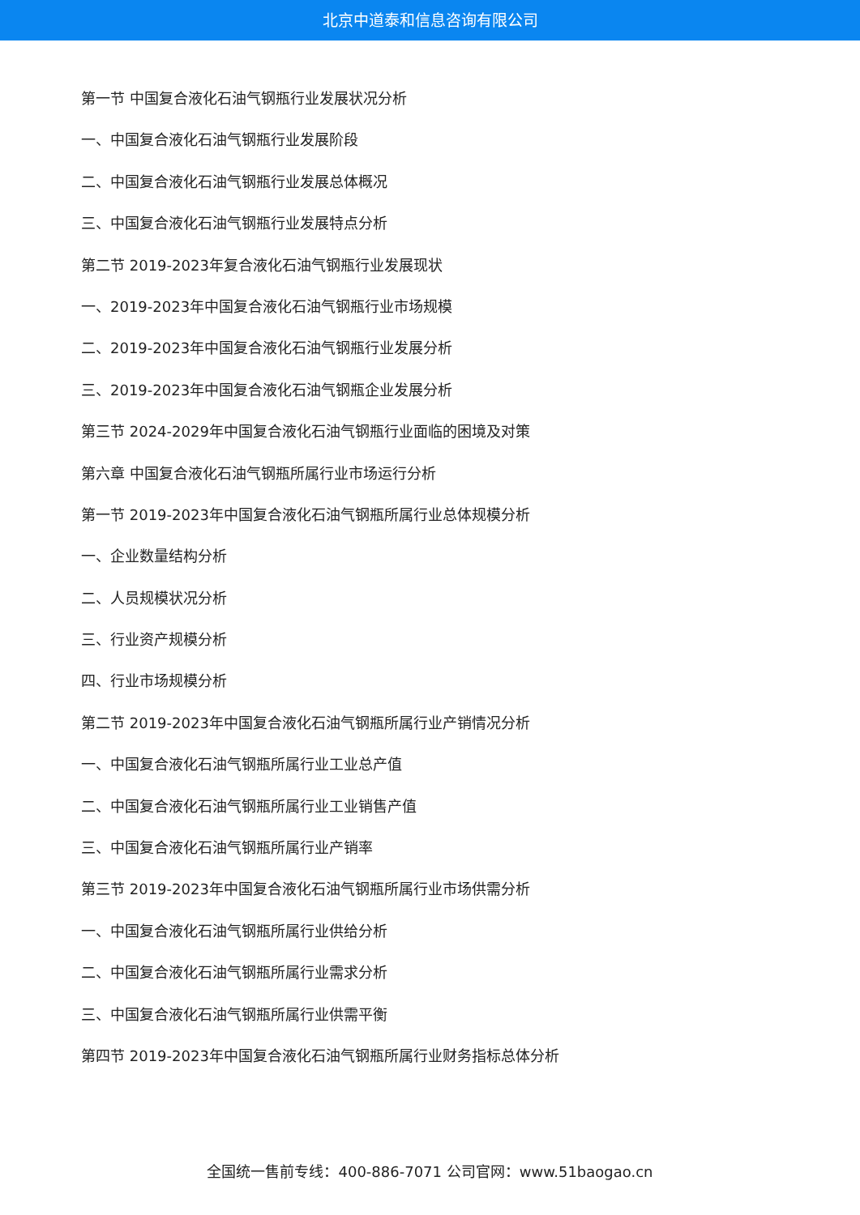北京中道泰和信息咨询有限公司
第一节 中国复合液化石油气钢瓶行业发展状况分析
一、中国复合液化石油气钢瓶行业发展阶段
二、中国复合液化石油气钢瓶行业发展总体概况
三、中国复合液化石油气钢瓶行业发展特点分析
第二节 2019-2023年复合液化石油气钢瓶行业发展现状
一、2019-2023年中国复合液化石油气钢瓶行业市场规模
二、2019-2023年中国复合液化石油气钢瓶行业发展分析
三、2019-2023年中国复合液化石油气钢瓶企业发展分析
第三节 2024-2029年中国复合液化石油气钢瓶行业面临的困境及对策
第六章 中国复合液化石油气钢瓶所属行业市场运行分析
第一节 2019-2023年中国复合液化石油气钢瓶所属行业总体规模分析
一、企业数量结构分析
二、人员规模状况分析
三、行业资产规模分析
四、行业市场规模分析
第二节 2019-2023年中国复合液化石油气钢瓶所属行业产销情况分析
一、中国复合液化石油气钢瓶所属行业工业总产值
二、中国复合液化石油气钢瓶所属行业工业销售产值
三、中国复合液化石油气钢瓶所属行业产销率
第三节 2019-2023年中国复合液化石油气钢瓶所属行业市场供需分析
一、中国复合液化石油气钢瓶所属行业供给分析
二、中国复合液化石油气钢瓶所属行业需求分析
三、中国复合液化石油气钢瓶所属行业供需平衡
第四节 2019-2023年中国复合液化石油气钢瓶所属行业财务指标总体分析
全国统一售前专线：400-886-7071 公司官网：www.51baogao.cn